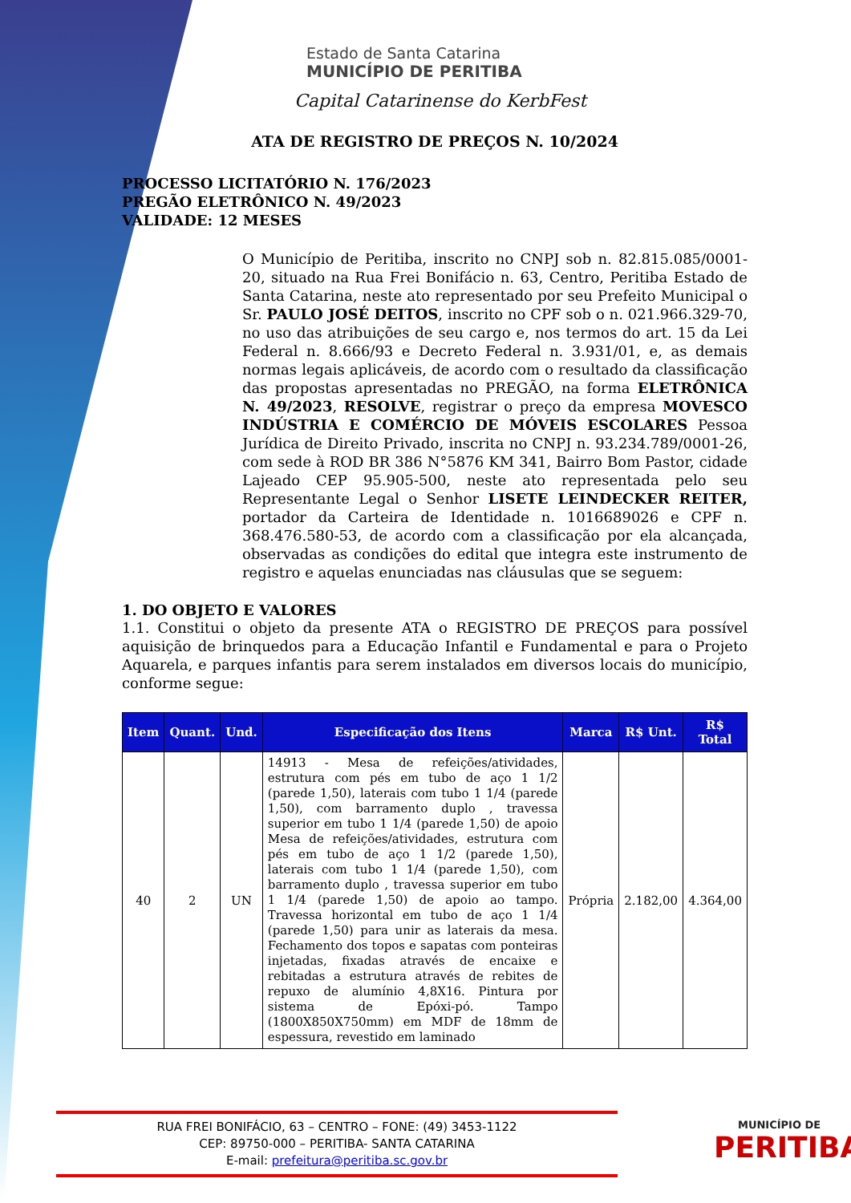Estado de Santa Catarina
MUNICÍPIO DE PERITIBA
Capital Catarinense do KerbFest
ATA DE REGISTRO DE PREÇOS N. 10/2024
PROCESSO LICITATÓRIO N. 176/2023
PREGÃO ELETRÔNICO N. 49/2023
VALIDADE: 12 MESES
O Município de Peritiba, inscrito no CNPJ sob n. 82.815.085/0001-20, situado na Rua Frei Bonifácio n. 63, Centro, Peritiba Estado de Santa Catarina, neste ato representado por seu Prefeito Municipal o Sr. PAULO JOSÉ DEITOS, inscrito no CPF sob o n. 021.966.329-70, no uso das atribuições de seu cargo e, nos termos do art. 15 da Lei Federal n. 8.666/93 e Decreto Federal n. 3.931/01, e, as demais normas legais aplicáveis, de acordo com o resultado da classificação das propostas apresentadas no PREGÃO, na forma ELETRÔNICA N. 49/2023, RESOLVE, registrar o preço da empresa MOVESCO INDÚSTRIA E COMÉRCIO DE MÓVEIS ESCOLARES Pessoa Jurídica de Direito Privado, inscrita no CNPJ n. 93.234.789/0001-26, com sede à ROD BR 386 N°5876 KM 341, Bairro Bom Pastor, cidade Lajeado CEP 95.905-500, neste ato representada pelo seu Representante Legal o Senhor LISETE LEINDECKER REITER, portador da Carteira de Identidade n. 1016689026 e CPF n. 368.476.580-53, de acordo com a classificação por ela alcançada, observadas as condições do edital que integra este instrumento de registro e aquelas enunciadas nas cláusulas que se seguem:
1. DO OBJETO E VALORES
1.1. Constitui o objeto da presente ATA o REGISTRO DE PREÇOS para possível aquisição de brinquedos para a Educação Infantil e Fundamental e para o Projeto Aquarela, e parques infantis para serem instalados em diversos locais do município, conforme segue:
| Item | Quant. | Und. | Especificação dos Itens | Marca | R$ Unt. | R$ Total |
| --- | --- | --- | --- | --- | --- | --- |
| 40 | 2 | UN | 14913 - Mesa de refeições/atividades, estrutura com pés em tubo de aço 1 1/2 (parede 1,50), laterais com tubo 1 1/4 (parede 1,50), com barramento duplo , travessa superior em tubo 1 1/4 (parede 1,50) de apoio Mesa de refeições/atividades, estrutura com pés em tubo de aço 1 1/2 (parede 1,50), laterais com tubo 1 1/4 (parede 1,50), com barramento duplo , travessa superior em tubo 1 1/4 (parede 1,50) de apoio ao tampo. Travessa horizontal em tubo de aço 1 1/4 (parede 1,50) para unir as laterais da mesa. Fechamento dos topos e sapatas com ponteiras injetadas, fixadas através de encaixe e rebitadas a estrutura através de rebites de repuxo de alumínio 4,8X16. Pintura por sistema de Epóxi-pó. Tampo (1800X850X750mm) em MDF de 18mm de espessura, revestido em laminado | Própria | 2.182,00 | 4.364,00 |
RUA FREI BONIFÁCIO, 63 – CENTRO – FONE: (49) 3453-1122
CEP: 89750-000 – PERITIBA- SANTA CATARINA
E-mail: prefeitura@peritiba.sc.gov.br
MUNICÍPIO DE
PERITIBA